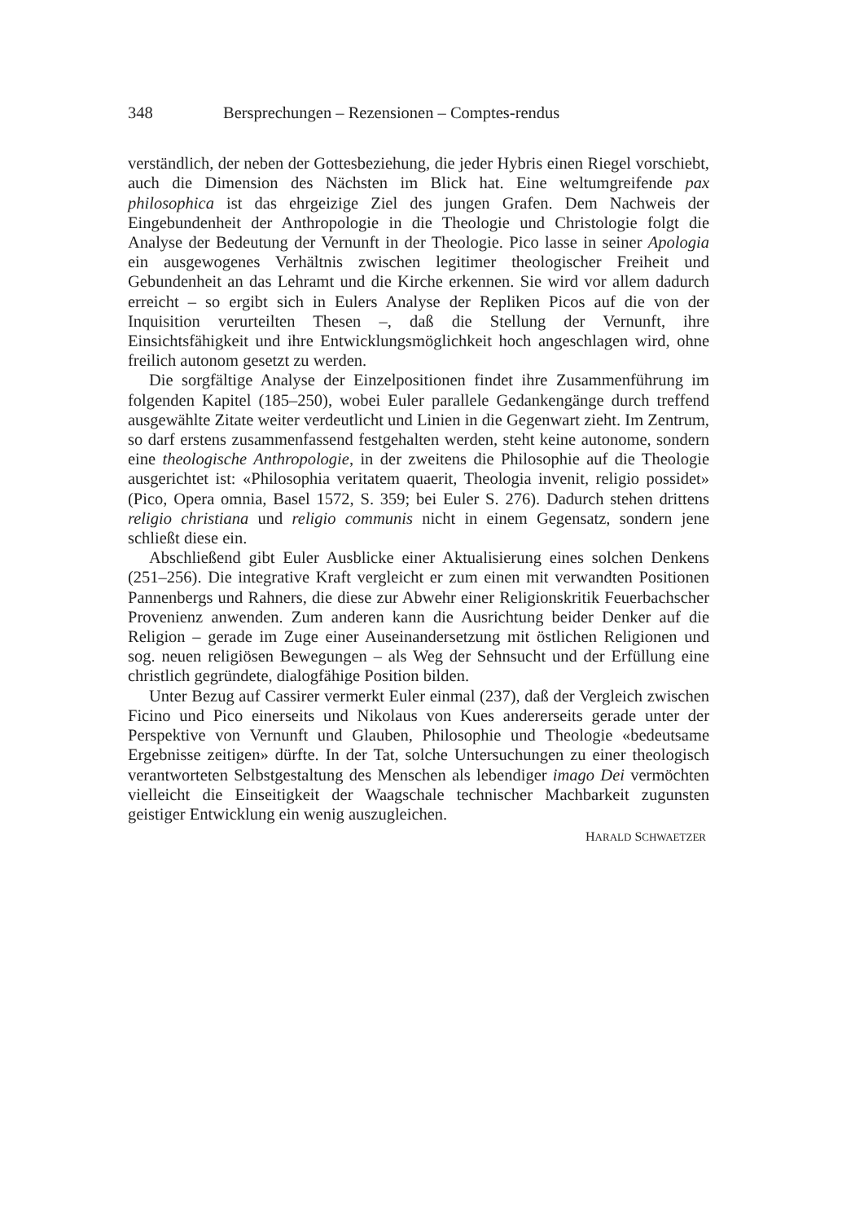348 Bersprechungen – Rezensionen – Comptes-rendus
verständlich, der neben der Gottesbeziehung, die jeder Hybris einen Riegel vorschiebt, auch die Dimension des Nächsten im Blick hat. Eine weltumgreifende pax philosophica ist das ehrgeizige Ziel des jungen Grafen. Dem Nachweis der Eingebundenheit der Anthropologie in die Theologie und Christologie folgt die Analyse der Bedeutung der Vernunft in der Theologie. Pico lasse in seiner Apologia ein ausgewogenes Verhältnis zwischen legitimer theologischer Freiheit und Gebundenheit an das Lehramt und die Kirche erkennen. Sie wird vor allem dadurch erreicht – so ergibt sich in Eulers Analyse der Repliken Picos auf die von der Inquisition verurteilten Thesen –, daß die Stellung der Vernunft, ihre Einsichtsfähigkeit und ihre Entwicklungsmöglichkeit hoch angeschlagen wird, ohne freilich autonom gesetzt zu werden.
Die sorgfältige Analyse der Einzelpositionen findet ihre Zusammenführung im folgenden Kapitel (185–250), wobei Euler parallele Gedankengänge durch treffend ausgewählte Zitate weiter verdeutlicht und Linien in die Gegenwart zieht. Im Zentrum, so darf erstens zusammenfassend festgehalten werden, steht keine autonome, sondern eine theologische Anthropologie, in der zweitens die Philosophie auf die Theologie ausgerichtet ist: «Philosophia veritatem quaerit, Theologia invenit, religio possidet» (Pico, Opera omnia, Basel 1572, S. 359; bei Euler S. 276). Dadurch stehen drittens religio christiana und religio communis nicht in einem Gegensatz, sondern jene schließt diese ein.
Abschließend gibt Euler Ausblicke einer Aktualisierung eines solchen Denkens (251–256). Die integrative Kraft vergleicht er zum einen mit verwandten Positionen Pannenbergs und Rahners, die diese zur Abwehr einer Religionskritik Feuerbachscher Provenienz anwenden. Zum anderen kann die Ausrichtung beider Denker auf die Religion – gerade im Zuge einer Auseinandersetzung mit östlichen Religionen und sog. neuen religiösen Bewegungen – als Weg der Sehnsucht und der Erfüllung eine christlich gegründete, dialogfähige Position bilden.
Unter Bezug auf Cassirer vermerkt Euler einmal (237), daß der Vergleich zwischen Ficino und Pico einerseits und Nikolaus von Kues andererseits gerade unter der Perspektive von Vernunft und Glauben, Philosophie und Theologie «bedeutsame Ergebnisse zeitigen» dürfte. In der Tat, solche Untersuchungen zu einer theologisch verantworteten Selbstgestaltung des Menschen als lebendiger imago Dei vermöchten vielleicht die Einseitigkeit der Waagschale technischer Machbarkeit zugunsten geistiger Entwicklung ein wenig auszugleichen.
HARALD SCHWAETZER